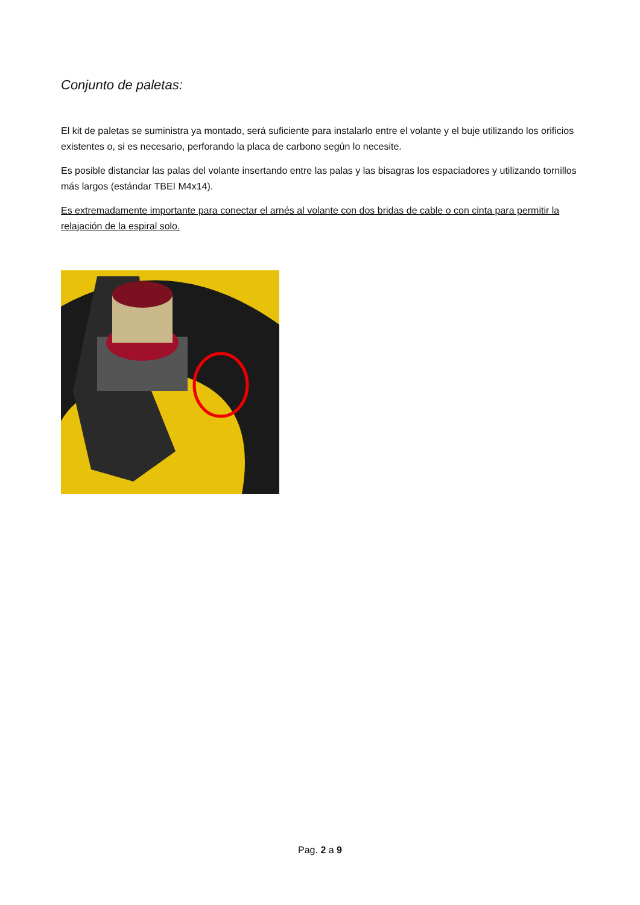Conjunto de paletas:
El kit de paletas se suministra ya montado, será suficiente para instalarlo entre el volante y el buje utilizando los orificios existentes o, si es necesario, perforando la placa de carbono según lo necesite.
Es posible distanciar las palas del volante insertando entre las palas y las bisagras los espaciadores y utilizando tornillos más largos (estándar TBEI M4x14).
Es extremadamente importante para conectar el arnés al volante con dos bridas de cable o con cinta para permitir la relajación de la espiral solo.
Pag. 2 a 9